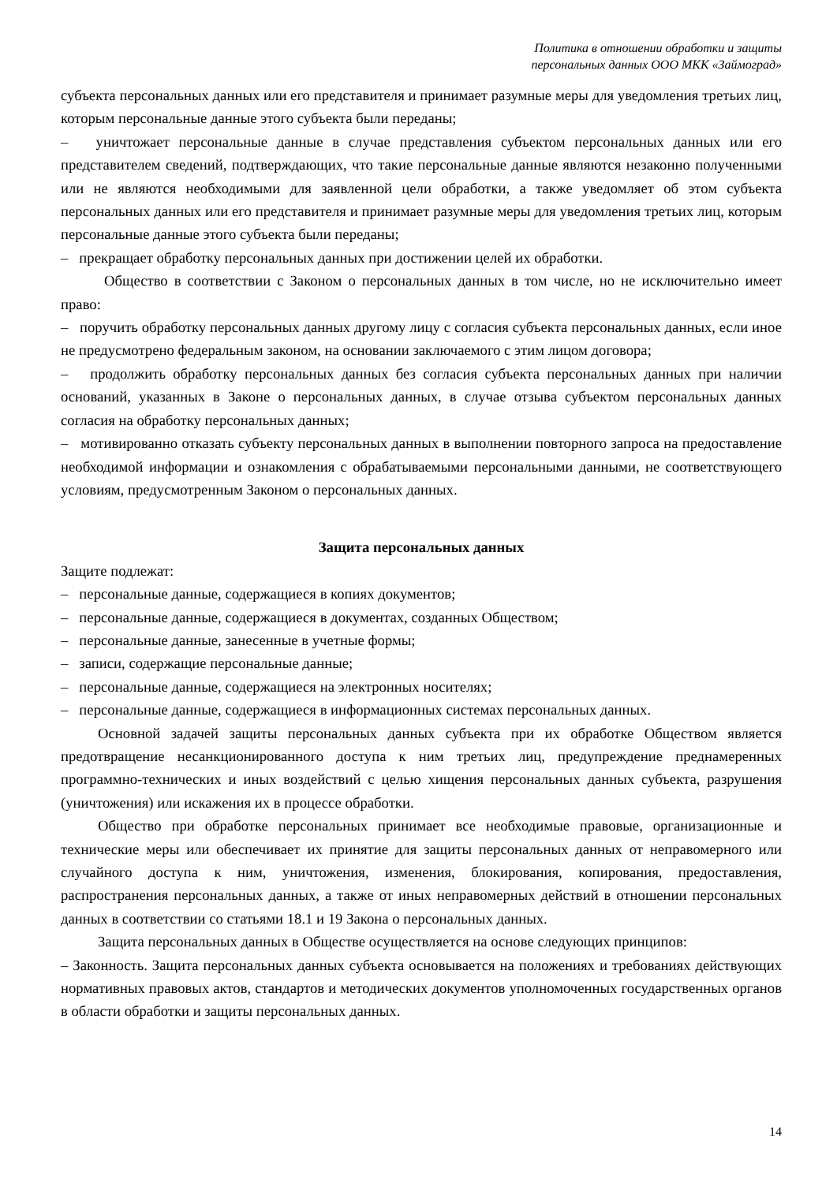Политика в отношении обработки и защиты
персональных данных ООО МКК «Займоград»
субъекта персональных данных или его представителя и принимает разумные меры для уведомления третьих лиц, которым персональные данные этого субъекта были переданы;
– уничтожает персональные данные в случае представления субъектом персональных данных или его представителем сведений, подтверждающих, что такие персональные данные являются незаконно полученными или не являются необходимыми для заявленной цели обработки, а также уведомляет об этом субъекта персональных данных или его представителя и принимает разумные меры для уведомления третьих лиц, которым персональные данные этого субъекта были переданы;
– прекращает обработку персональных данных при достижении целей их обработки.
Общество в соответствии с Законом о персональных данных в том числе, но не исключительно имеет право:
– поручить обработку персональных данных другому лицу с согласия субъекта персональных данных, если иное не предусмотрено федеральным законом, на основании заключаемого с этим лицом договора;
– продолжить обработку персональных данных без согласия субъекта персональных данных при наличии оснований, указанных в Законе о персональных данных, в случае отзыва субъектом персональных данных согласия на обработку персональных данных;
– мотивированно отказать субъекту персональных данных в выполнении повторного запроса на предоставление необходимой информации и ознакомления с обрабатываемыми персональными данными, не соответствующего условиям, предусмотренным Законом о персональных данных.
Защита персональных данных
Защите подлежат:
– персональные данные, содержащиеся в копиях документов;
– персональные данные, содержащиеся в документах, созданных Обществом;
– персональные данные, занесенные в учетные формы;
– записи, содержащие персональные данные;
– персональные данные, содержащиеся на электронных носителях;
– персональные данные, содержащиеся в информационных системах персональных данных.
Основной задачей защиты персональных данных субъекта при их обработке Обществом является предотвращение несанкционированного доступа к ним третьих лиц, предупреждение преднамеренных программно-технических и иных воздействий с целью хищения персональных данных субъекта, разрушения (уничтожения) или искажения их в процессе обработки.
Общество при обработке персональных принимает все необходимые правовые, организационные и технические меры или обеспечивает их принятие для защиты персональных данных от неправомерного или случайного доступа к ним, уничтожения, изменения, блокирования, копирования, предоставления, распространения персональных данных, а также от иных неправомерных действий в отношении персональных данных в соответствии со статьями 18.1 и 19 Закона о персональных данных.
Защита персональных данных в Обществе осуществляется на основе следующих принципов:
– Законность. Защита персональных данных субъекта основывается на положениях и требованиях действующих нормативных правовых актов, стандартов и методических документов уполномоченных государственных органов в области обработки и защиты персональных данных.
14